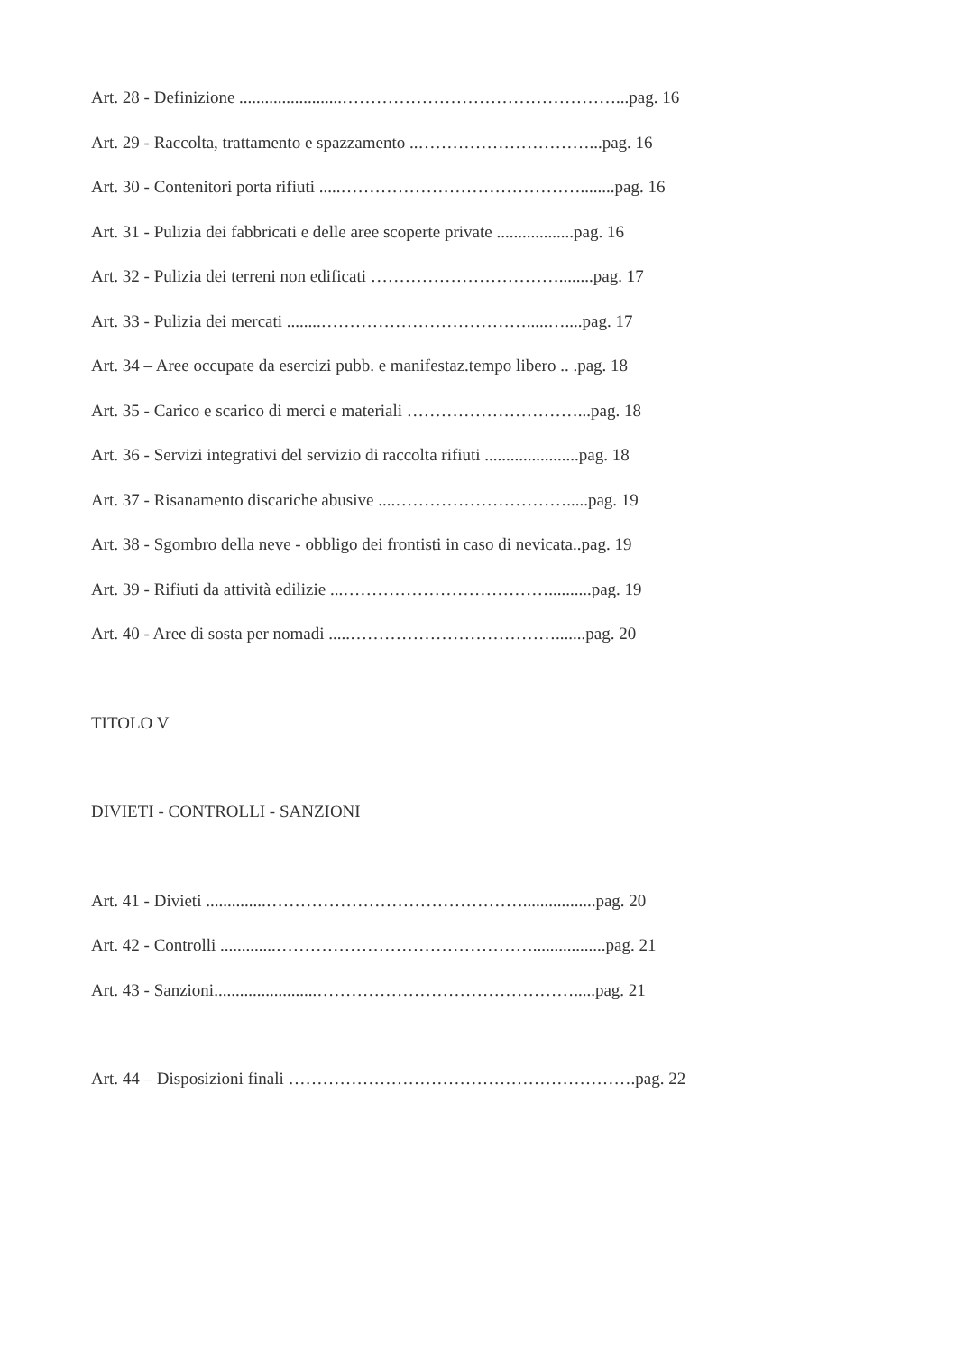Art. 28 - Definizione ........................…………………………………………...pag. 16
Art. 29 - Raccolta, trattamento e spazzamento ..…………………………...pag. 16
Art. 30 - Contenitori porta rifiuti .....……………………………………........pag. 16
Art. 31 - Pulizia dei fabbricati e delle aree scoperte private ..................pag. 16
Art. 32 - Pulizia dei terreni non edificati ……………………………........pag. 17
Art. 33 - Pulizia dei mercati ........……………………………….....…....pag. 17
Art. 34 – Aree occupate da esercizi pubb. e manifestaz.tempo libero .. .pag. 18
Art. 35 - Carico e scarico di merci e materiali …………………………...pag. 18
Art. 36 - Servizi integrativi del servizio di raccolta rifiuti ......................pag. 18
Art. 37 - Risanamento discariche abusive ....………………………….....pag. 19
Art. 38 - Sgombro della neve - obbligo dei frontisti in caso di nevicata..pag. 19
Art. 39 - Rifiuti da attività edilizie ...………………………………..........pag. 19
Art. 40 - Aree di sosta per nomadi .....……………………………….......pag. 20
TITOLO V
DIVIETI - CONTROLLI - SANZIONI
Art. 41 - Divieti ..............……………………………………….................pag. 20
Art. 42 - Controlli .............……………………………………….................pag. 21
Art. 43 - Sanzioni........................……………………………………….....pag. 21
Art. 44 – Disposizioni finali …………………………………………………….pag. 22